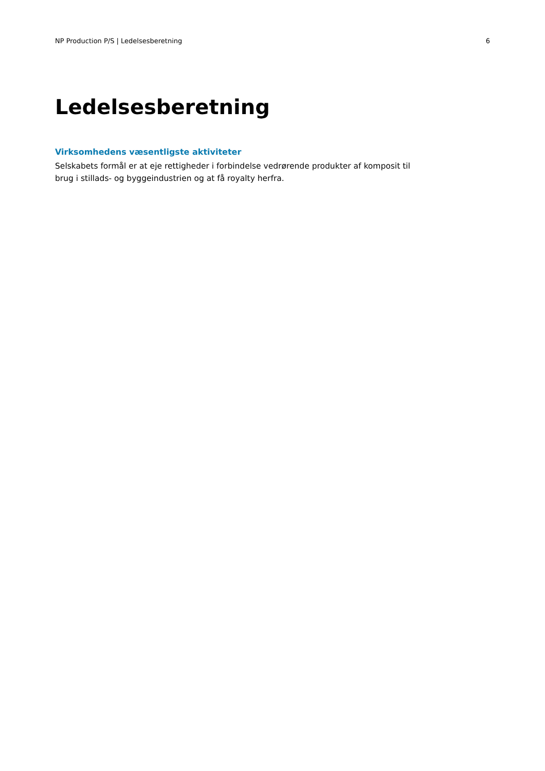NP Production P/S | Ledelsesberetning 6
Ledelsesberetning
Virksomhedens væsentligste aktiviteter
Selskabets formål er at eje rettigheder i forbindelse vedrørende produkter af komposit til brug i stillads- og byggeindustrien og at få royalty herfra.